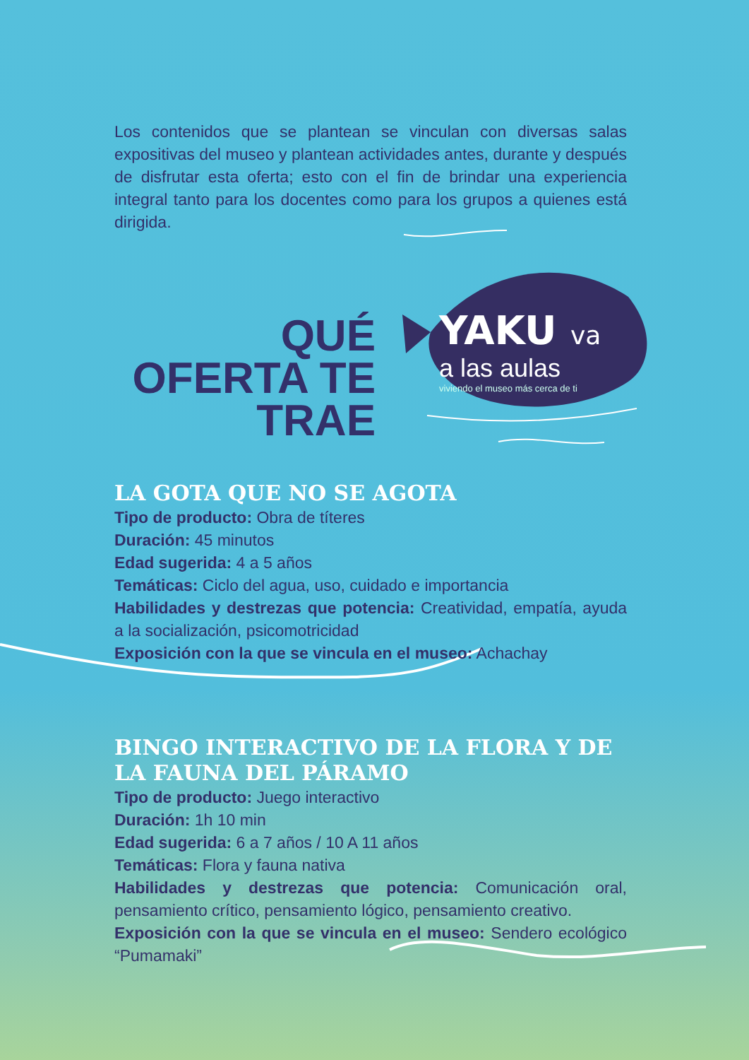Los contenidos que se plantean se vinculan con diversas salas expositivas del museo y plantean actividades antes, durante y después de disfrutar esta oferta; esto con el fin de brindar una experiencia integral tanto para los docentes como para los grupos a quienes está dirigida.
QUÉ OFERTA TE TRAE
YAKU va
a las aulas
viviendo el museo más cerca de ti
LA GOTA QUE NO SE AGOTA
Tipo de producto: Obra de títeres
Duración: 45 minutos
Edad sugerida: 4 a 5 años
Temáticas: Ciclo del agua, uso, cuidado e importancia
Habilidades y destrezas que potencia: Creatividad, empatía, ayuda a la socialización, psicomotricidad
Exposición con la que se vincula en el museo: Achachay
BINGO INTERACTIVO DE LA FLORA Y DE LA FAUNA DEL PÁRAMO
Tipo de producto: Juego interactivo
Duración: 1h 10 min
Edad sugerida: 6 a 7 años / 10 A 11 años
Temáticas: Flora y fauna nativa
Habilidades y destrezas que potencia: Comunicación oral, pensamiento crítico, pensamiento lógico, pensamiento creativo.
Exposición con la que se vincula en el museo: Sendero ecológico “Pumamaki”